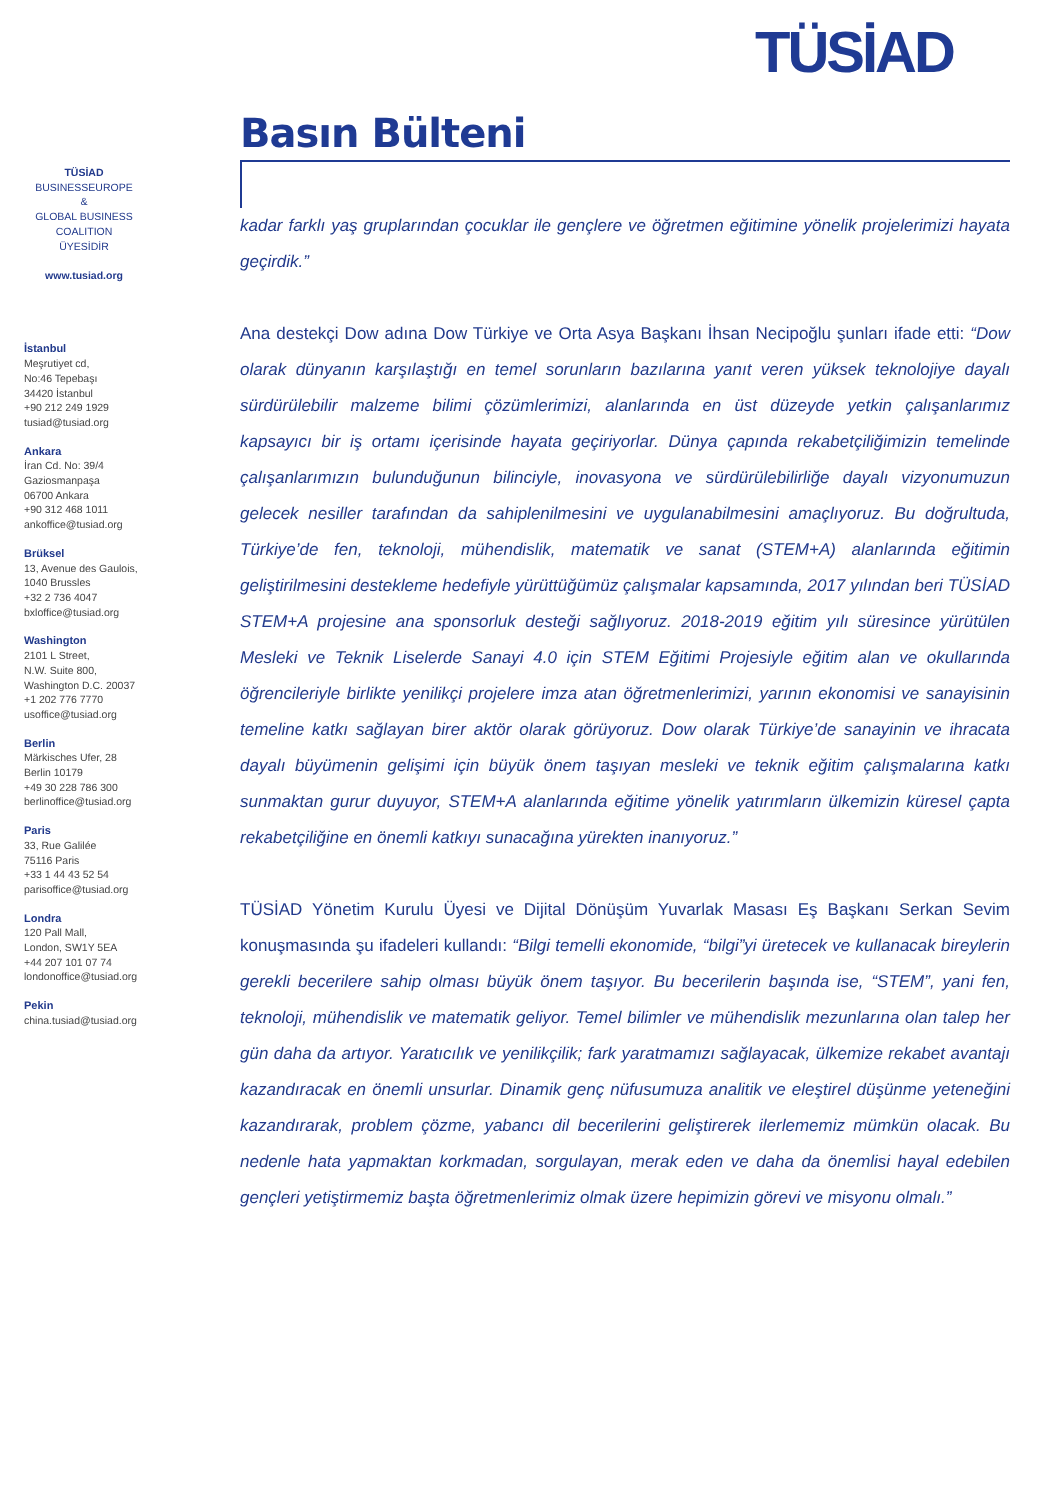TÜSİAD
TÜSİAD
BUSINESSEUROPE
&
GLOBAL BUSINESS
COALITION
ÜYESİDİR
www.tusiad.org
İstanbul
Meşrutiyet cd,
No:46 Tepebaşı
34420 İstanbul
+90 212 249 1929
tusiad@tusiad.org
Ankara
İran Cd. No: 39/4
Gaziosmanpaşa
06700 Ankara
+90 312 468 1011
ankoffice@tusiad.org
Brüksel
13, Avenue des Gaulois,
1040 Brussles
+32 2 736 4047
bxloffice@tusiad.org
Washington
2101 L Street,
N.W. Suite 800,
Washington D.C. 20037
+1 202 776 7770
usoffice@tusiad.org
Berlin
Märkisches Ufer, 28
Berlin 10179
+49 30 228 786 300
berlinoffice@tusiad.org
Paris
33, Rue Galilée
75116 Paris
+33 1 44 43 52 54
parisoffice@tusiad.org
Londra
120 Pall Mall,
London, SW1Y 5EA
+44 207 101 07 74
londonoffice@tusiad.org
Pekin
china.tusiad@tusiad.org
Basın Bülteni
kadar farklı yaş gruplarından çocuklar ile gençlere ve öğretmen eğitimine yönelik projelerimizi hayata geçirdik.”
Ana destekçi Dow adına Dow Türkiye ve Orta Asya Başkanı İhsan Necipoğlu şunları ifade etti: “Dow olarak dünyanın karşılaştığı en temel sorunların bazılarına yanıt veren yüksek teknolojiye dayalı sürdürülebilir malzeme bilimi çözümlerimizi, alanlarında en üst düzeyde yetkin çalışanlarımız kapsayıcı bir iş ortamı içerisinde hayata geçiriyorlar. Dünya çapında rekabetçiliğimizin temelinde çalışanlarımızın bulunduğunun bilinciyle, inovasyona ve sürdürülebilirliğe dayalı vizyonumuzun gelecek nesiller tarafından da sahiplenilmesini ve uygulanabilmesini amaçlıyoruz. Bu doğrultuda, Türkiye’de fen, teknoloji, mühendislik, matematik ve sanat (STEM+A) alanlarında eğitimin geliştirilmesini destekleme hedefiyle yürüttüğümüz çalışmalar kapsamında, 2017 yılından beri TÜSİAD STEM+A projesine ana sponsorluk desteği sağlıyoruz. 2018-2019 eğitim yılı süresince yürütülen Mesleki ve Teknik Liselerde Sanayi 4.0 için STEM Eğitimi Projesiyle eğitim alan ve okullarında öğrencileriyle birlikte yenilikçi projelere imza atan öğretmenlerimizi, yarının ekonomisi ve sanayisinin temeline katkı sağlayan birer aktör olarak görüyoruz. Dow olarak Türkiye’de sanayinin ve ihracata dayalı büyümenin gelişimi için büyük önem taşıyan mesleki ve teknik eğitim çalışmalarına katkı sunmaktan gurur duyuyor, STEM+A alanlarında eğitime yönelik yatırımların ülkemizin küresel çapta rekabetçiliğine en önemli katkıyı sunacağına yürekten inanıyoruz.”
TÜSİAD Yönetim Kurulu Üyesi ve Dijital Dönüşüm Yuvarlak Masası Eş Başkanı Serkan Sevim konuşmasında şu ifadeleri kullandı: “Bilgi temelli ekonomide, “bilgi”yi üretecek ve kullanacak bireylerin gerekli becerilere sahip olması büyük önem taşıyor. Bu becerilerin başında ise, “STEM”, yani fen, teknoloji, mühendislik ve matematik geliyor. Temel bilimler ve mühendislik mezunlarına olan talep her gün daha da artıyor. Yaratıcılık ve yenilikçilik; fark yaratmamızı sağlayacak, ülkemize rekabet avantajı kazandıracak en önemli unsurlar. Dinamik genç nüfusumuza analitik ve eleştirel düşünme yeteneğini kazandırarak, problem çözme, yabancı dil becerilerini geliştirerek ilerlememiz mümkün olacak. Bu nedenle hata yapmaktan korkmadan, sorgulayan, merak eden ve daha da önemlisi hayal edebilen gençleri yetiştirmemiz başta öğretmenlerimiz olmak üzere hepimizin görevi ve misyonu olmalı.”